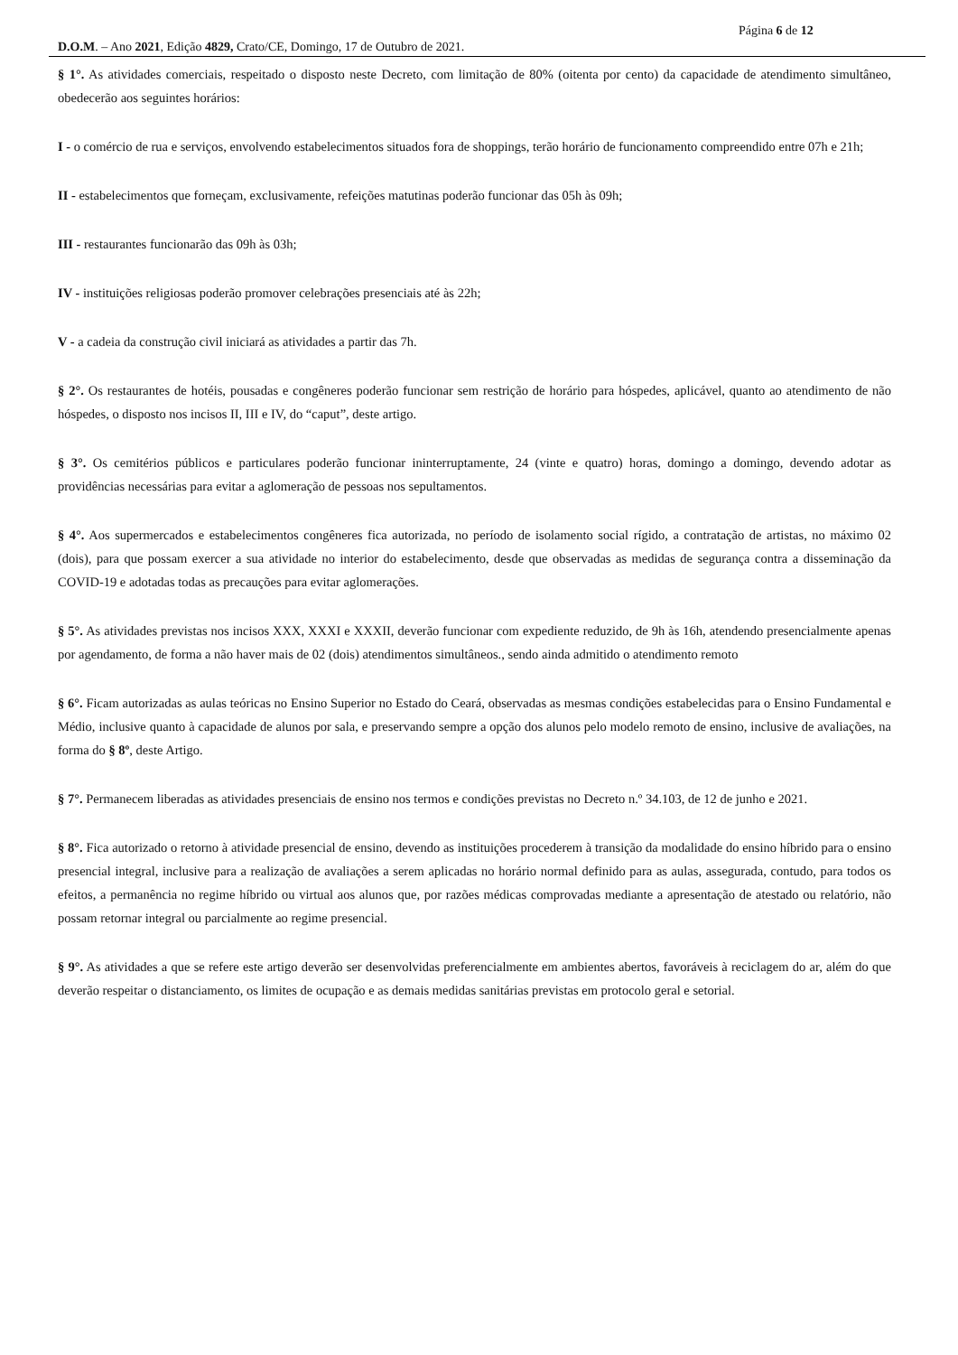Página 6 de 12
D.O.M. – Ano 2021, Edição 4829, Crato/CE, Domingo, 17 de Outubro de 2021.
§ 1°. As atividades comerciais, respeitado o disposto neste Decreto, com limitação de 80% (oitenta por cento) da capacidade de atendimento simultâneo, obedecerão aos seguintes horários:
I - o comércio de rua e serviços, envolvendo estabelecimentos situados fora de shoppings, terão horário de funcionamento compreendido entre 07h e 21h;
II - estabelecimentos que forneçam, exclusivamente, refeições matutinas poderão funcionar das 05h às 09h;
III - restaurantes funcionarão das 09h às 03h;
IV - instituições religiosas poderão promover celebrações presenciais até às 22h;
V - a cadeia da construção civil iniciará as atividades a partir das 7h.
§ 2°. Os restaurantes de hotéis, pousadas e congêneres poderão funcionar sem restrição de horário para hóspedes, aplicável, quanto ao atendimento de não hóspedes, o disposto nos incisos II, III e IV, do “caput”, deste artigo.
§ 3°. Os cemitérios públicos e particulares poderão funcionar ininterruptamente, 24 (vinte e quatro) horas, domingo a domingo, devendo adotar as providências necessárias para evitar a aglomeração de pessoas nos sepultamentos.
§ 4°. Aos supermercados e estabelecimentos congêneres fica autorizada, no período de isolamento social rígido, a contratação de artistas, no máximo 02 (dois), para que possam exercer a sua atividade no interior do estabelecimento, desde que observadas as medidas de segurança contra a disseminação da COVID-19 e adotadas todas as precauções para evitar aglomerações.
§ 5°. As atividades previstas nos incisos XXX, XXXI e XXXII, deverão funcionar com expediente reduzido, de 9h às 16h, atendendo presencialmente apenas por agendamento, de forma a não haver mais de 02 (dois) atendimentos simultâneos., sendo ainda admitido o atendimento remoto
§ 6°. Ficam autorizadas as aulas teóricas no Ensino Superior no Estado do Ceará, observadas as mesmas condições estabelecidas para o Ensino Fundamental e Médio, inclusive quanto à capacidade de alunos por sala, e preservando sempre a opção dos alunos pelo modelo remoto de ensino, inclusive de avaliações, na forma do § 8º, deste Artigo.
§ 7°. Permanecem liberadas as atividades presenciais de ensino nos termos e condições previstas no Decreto n.º 34.103, de 12 de junho e 2021.
§ 8°. Fica autorizado o retorno à atividade presencial de ensino, devendo as instituições procederem à transição da modalidade do ensino híbrido para o ensino presencial integral, inclusive para a realização de avaliações a serem aplicadas no horário normal definido para as aulas, assegurada, contudo, para todos os efeitos, a permanência no regime híbrido ou virtual aos alunos que, por razões médicas comprovadas mediante a apresentação de atestado ou relatório, não possam retornar integral ou parcialmente ao regime presencial.
§ 9°. As atividades a que se refere este artigo deverão ser desenvolvidas preferencialmente em ambientes abertos, favoráveis à reciclagem do ar, além do que deverão respeitar o distanciamento, os limites de ocupação e as demais medidas sanitárias previstas em protocolo geral e setorial.